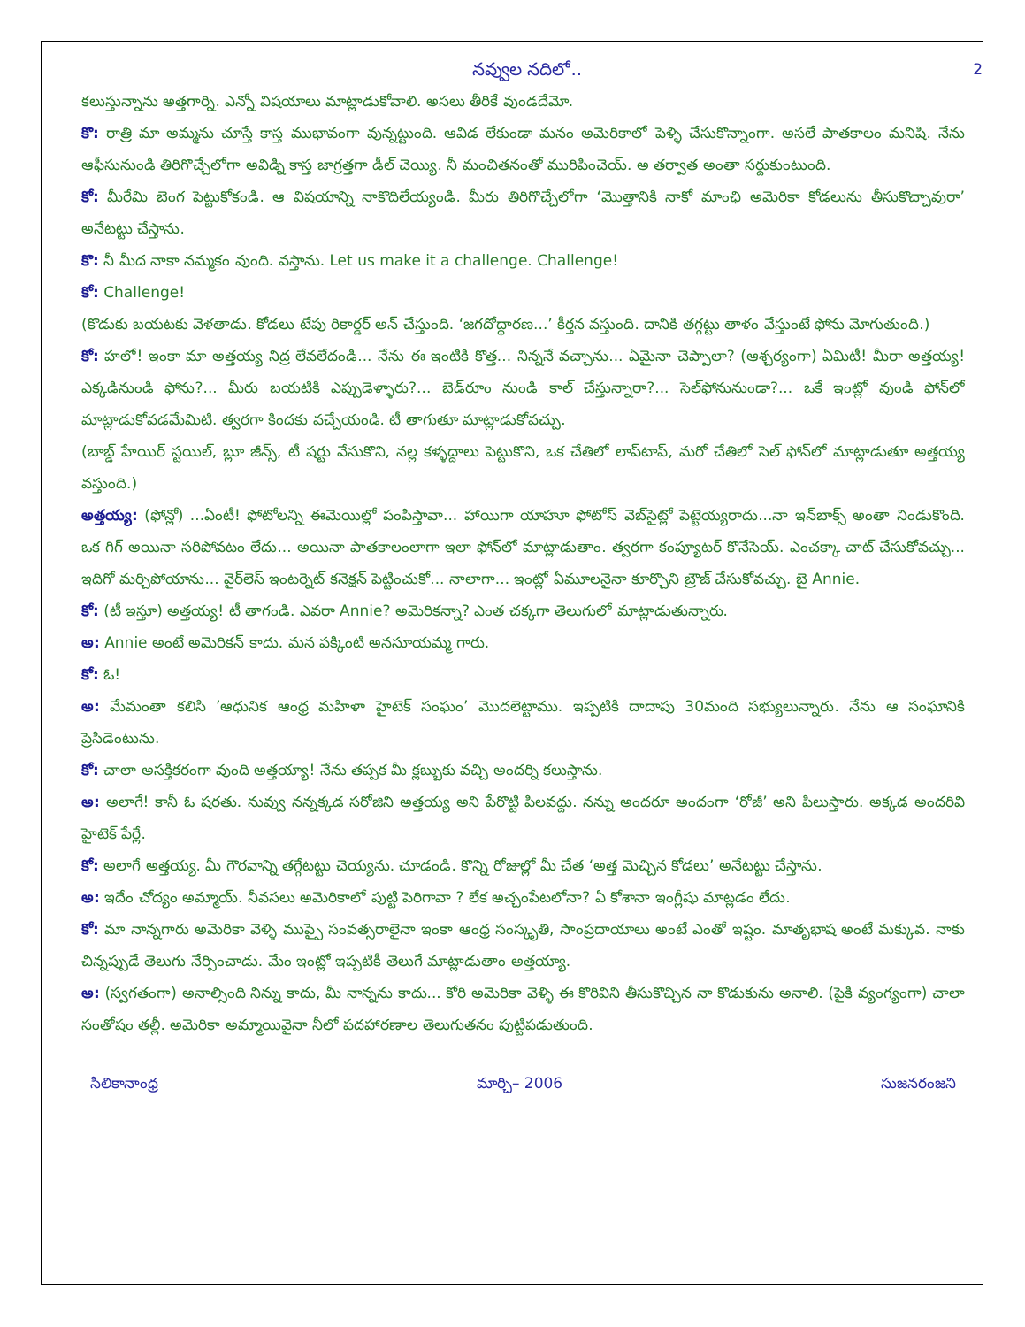నవ్వుల నదిలో.. 2
కలుస్తున్నాను అత్తగార్ని. ఎన్నో విషయాలు మాట్లాడుకోవాలి. అసలు తీరికే వుండదేమో.
కొ: రాత్రి మా అమ్మను చూస్తే కాస్త ముభావంగా వున్నట్టుంది. ఆవిడ లేకుండా మనం అమెరికాలో పెళ్ళి చేసుకొన్నాంగా. అసలే పాతకాలం మనిషి. నేను ఆఫీసునుండి తిరిగొచ్చేలోగా అవిడ్ని కాస్త జాగ్రత్తగా డీల్ చెయ్యి. నీ మంచితనంతో మురిపించెయ్. అ తర్వాత అంతా సర్దుకుంటుంది.
కో: మీరేమి బెంగ పెట్టుకోకండి. ఆ విషయాన్ని నాకొదిలేయ్యండి. మీరు తిరిగొచ్చేలోగా ‘మొత్తానికి నాకో మాంఛి అమెరికా కోడలును తీసుకొచ్చావురా’ అనేటట్టు చేస్తాను.
కొ: నీ మీద నాకా నమ్మకం వుంది. వస్తాను. Let us make it a challenge. Challenge!
కో: Challenge!
(కొడుకు బయటకు వెళతాడు. కోడలు టేపు రికార్డర్ అన్ చేస్తుంది. ‘జగదోద్ధారణ...’ కీర్తన వస్తుంది. దానికి తగ్గట్టు తాళం వేస్తుంటే ఫోను మోగుతుంది.)
కో: హలో! ఇంకా మా అత్తయ్య నిద్ర లేవలేదండి... నేను ఈ ఇంటికి కొత్త... నిన్ననే వచ్చాను... ఏమైనా చెప్పాలా? (ఆశ్చర్యంగా) ఏమిటీ! మీరా అత్తయ్య! ఎక్కడినుండి ఫోను?... మీరు బయటికి ఎప్పుడెళ్ళారు?... బెడ్‌రూం నుండి కాల్ చేస్తున్నారా?... సెల్‌ఫోనునుండా?... ఒకే ఇంట్లో వుండి ఫోన్‌లో మాట్లాడుకోవడమేమిటి. త్వరగా కిందకు వచ్చేయండి. టీ తాగుతూ మాట్లాడుకోవచ్చు.
(బాబ్డ్ హేయిర్ స్టయిల్, బ్లూ జీన్స్, టీ షర్టు వేసుకొని, నల్ల కళ్ళద్దాలు పెట్టుకొని, ఒక చేతిలో లాప్‌టాప్, మరో చేతిలో సెల్ ఫోన్‌లో మాట్లాడుతూ అత్తయ్య వస్తుంది.)
అత్తయ్య: (ఫోన్లో) ...ఏంటీ! ఫోటోలన్ని ఈమెయిల్లో పంపిస్తావా... హాయిగా యాహూ ఫోటోస్ వెబ్‌సైట్లో పెట్టెయ్యరాదు...నా ఇన్‌బాక్స్ అంతా నిండుకొంది. ఒక గిగ్ అయినా సరిపోవటం లేదు... అయినా పాతకాలంలాగా ఇలా ఫోన్‌లో మాట్లాడుతాం. త్వరగా కంప్యూటర్ కొనేసెయ్. ఎంచక్కా చాట్ చేసుకోవచ్చు... ఇదిగో మర్చిపోయాను... వైర్‌లెస్ ఇంటర్నెట్ కనెక్షన్ పెట్టించుకో... నాలాగా... ఇంట్లో ఏమూలనైనా కూర్చొని బ్రౌజ్ చేసుకోవచ్చు. బై Annie.
కో: (టీ ఇస్తూ) అత్తయ్య! టీ తాగండి. ఎవరా Annie? అమెరికన్నా? ఎంత చక్కగా తెలుగులో మాట్లాడుతున్నారు.
అ: Annie అంటే అమెరికన్ కాదు. మన పక్కింటి అనసూయమ్మ గారు.
కో: ఓ!
అ: మేమంతా కలిసి ’ఆధునిక ఆంధ్ర మహిళా హైటెక్ సంఘం’ మొదలెట్టాము. ఇప్పటికి దాదాపు 30మంది సభ్యులున్నారు. నేను ఆ సంఘానికి ప్రెసిడెంటును.
కో: చాలా అసక్తికరంగా వుంది అత్తయ్యా! నేను తప్పక మీ క్లబ్బుకు వచ్చి అందర్ని కలుస్తాను.
అ: అలాగే! కానీ ఓ షరతు. నువ్వు నన్నక్కడ సరోజిని అత్తయ్య అని పేరొట్టి పిలవద్దు. నన్ను అందరూ అందంగా ‘రోజీ’ అని పిలుస్తారు. అక్కడ అందరివి హైటెక్ పేర్లే.
కో: అలాగే అత్తయ్య. మీ గౌరవాన్ని తగ్గేటట్టు చెయ్యను. చూడండి. కొన్ని రోజుల్లో మీ చేత ‘అత్త మెచ్చిన కోడలు’ అనేటట్టు చేస్తాను.
అ: ఇదేం చోద్యం అమ్మాయ్. నీవసలు అమెరికాలో పుట్టి పెరిగావా ? లేక అచ్చంపేటలోనా? ఏ కోశానా ఇంగ్లీషు మాట్లడం లేదు.
కో: మా నాన్నగారు అమెరికా వెళ్ళి ముప్పై సంవత్సరాలైనా ఇంకా ఆంధ్ర సంస్కృతి, సాంప్రదాయాలు అంటే ఎంతో ఇష్టం. మాతృభాష అంటే మక్కువ. నాకు చిన్నప్పుడే తెలుగు నేర్పించాడు. మేం ఇంట్లో ఇప్పటికీ తెలుగే మాట్లాడుతాం అత్తయ్యా.
అ: (స్వగతంగా) అనాల్సింది నిన్ను కాదు, మీ నాన్నను కాదు... కోరి అమెరికా వెళ్ళి ఈ కొరివిని తీసుకొచ్చిన నా కొడుకును అనాలి. (పైకి వ్యంగ్యంగా) చాలా సంతోషం తల్లీ. అమెరికా అమ్మాయివైనా నీలో పదహారణాల తెలుగుతనం పుట్టిపడుతుంది.
సిలికానాంధ్ర మార్చి– 2006 సుజనరంజని